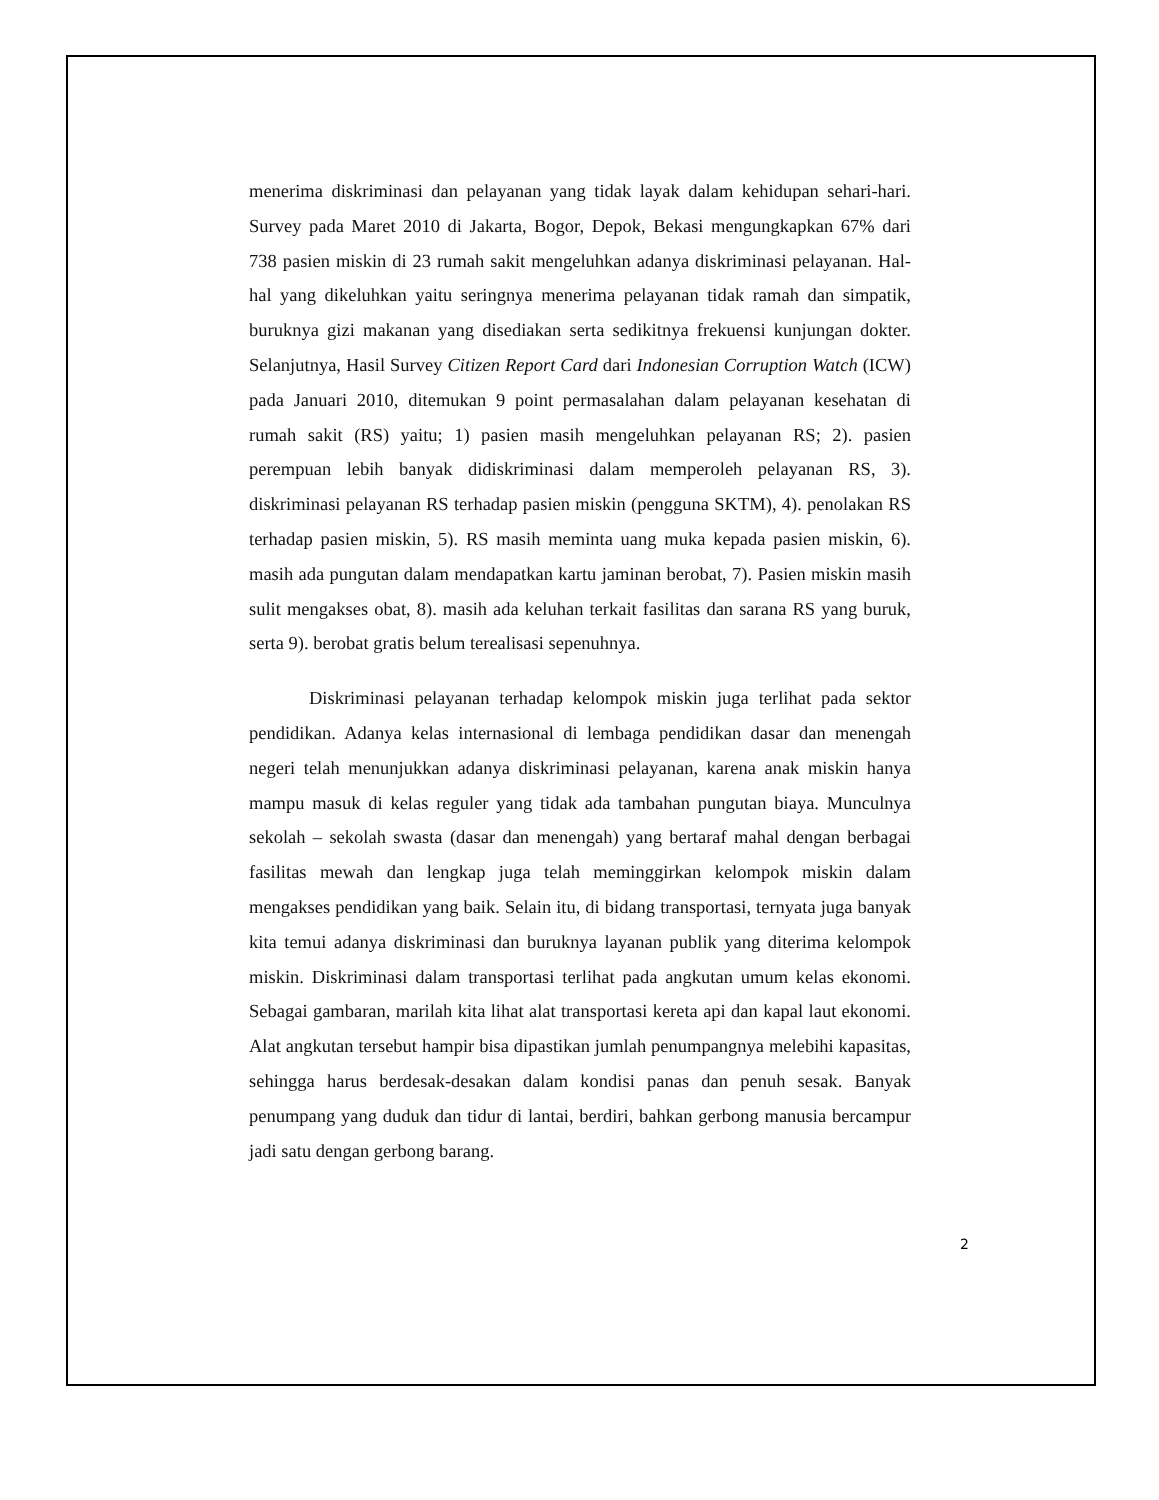menerima diskriminasi dan pelayanan yang tidak layak dalam kehidupan sehari-hari. Survey pada Maret 2010 di Jakarta, Bogor, Depok, Bekasi mengungkapkan 67% dari 738 pasien miskin di 23 rumah sakit mengeluhkan adanya diskriminasi pelayanan. Hal-hal yang dikeluhkan yaitu seringnya menerima pelayanan tidak ramah dan simpatik, buruknya gizi makanan yang disediakan serta sedikitnya frekuensi kunjungan dokter. Selanjutnya, Hasil Survey Citizen Report Card dari Indonesian Corruption Watch (ICW) pada Januari 2010, ditemukan 9 point permasalahan dalam pelayanan kesehatan di rumah sakit (RS) yaitu; 1) pasien masih mengeluhkan pelayanan RS; 2). pasien perempuan lebih banyak didiskriminasi dalam memperoleh pelayanan RS, 3). diskriminasi pelayanan RS terhadap pasien miskin (pengguna SKTM), 4). penolakan RS terhadap pasien miskin, 5). RS masih meminta uang muka kepada pasien miskin, 6). masih ada pungutan dalam mendapatkan kartu jaminan berobat, 7). Pasien miskin masih sulit mengakses obat, 8). masih ada keluhan terkait fasilitas dan sarana RS yang buruk, serta 9). berobat gratis belum terealisasi sepenuhnya.
Diskriminasi pelayanan terhadap kelompok miskin juga terlihat pada sektor pendidikan. Adanya kelas internasional di lembaga pendidikan dasar dan menengah negeri telah menunjukkan adanya diskriminasi pelayanan, karena anak miskin hanya mampu masuk di kelas reguler yang tidak ada tambahan pungutan biaya. Munculnya sekolah – sekolah swasta (dasar dan menengah) yang bertaraf mahal dengan berbagai fasilitas mewah dan lengkap juga telah meminggirkan kelompok miskin dalam mengakses pendidikan yang baik. Selain itu, di bidang transportasi, ternyata juga banyak kita temui adanya diskriminasi dan buruknya layanan publik yang diterima kelompok miskin. Diskriminasi dalam transportasi terlihat pada angkutan umum kelas ekonomi. Sebagai gambaran, marilah kita lihat alat transportasi kereta api dan kapal laut ekonomi. Alat angkutan tersebut hampir bisa dipastikan jumlah penumpangnya melebihi kapasitas, sehingga harus berdesak-desakan dalam kondisi panas dan penuh sesak. Banyak penumpang yang duduk dan tidur di lantai, berdiri, bahkan gerbong manusia bercampur jadi satu dengan gerbong barang.
2